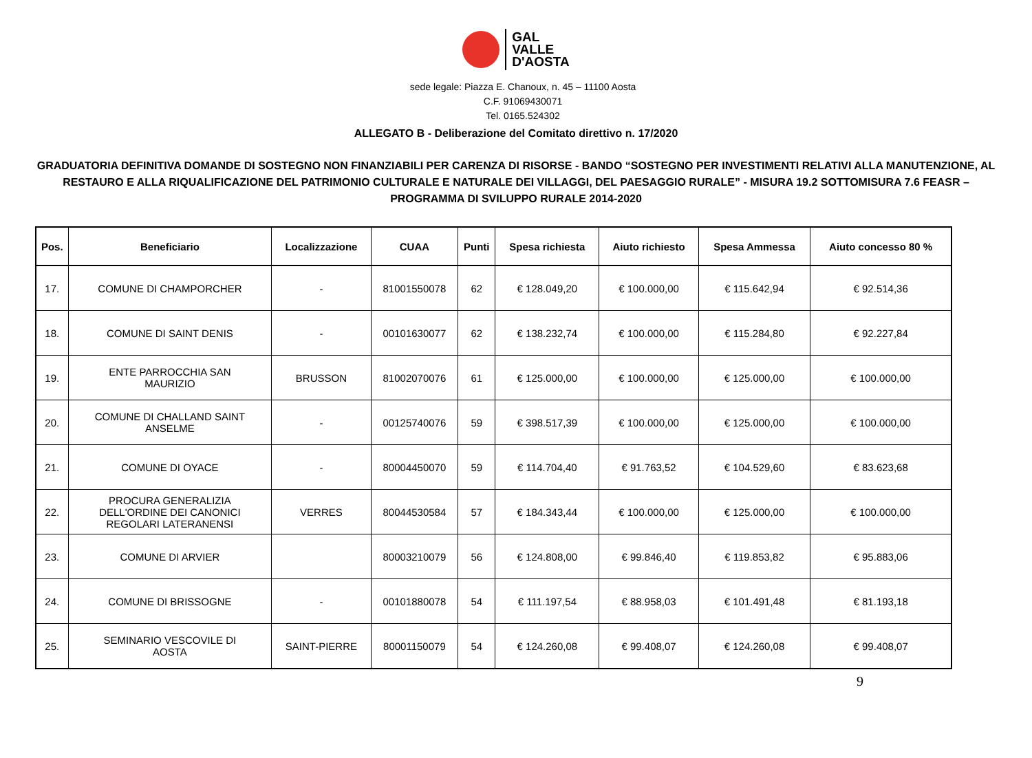GAL
VALLE
D'AOSTA
sede legale: Piazza E. Chanoux, n. 45 – 11100 Aosta
C.F. 91069430071
Tel. 0165.524302
ALLEGATO B - Deliberazione del Comitato direttivo n. 17/2020
GRADUATORIA DEFINITIVA DOMANDE DI SOSTEGNO NON FINANZIABILI PER CARENZA DI RISORSE - BANDO “SOSTEGNO PER INVESTIMENTI RELATIVI ALLA MANUTENZIONE, AL RESTAURO E ALLA RIQUALIFICAZIONE DEL PATRIMONIO CULTURALE E NATURALE DEI VILLAGGI, DEL PAESAGGIO RURALE” - MISURA 19.2 SOTTOMISURA 7.6 FEASR – PROGRAMMA DI SVILUPPO RURALE 2014-2020
| Pos. | Beneficiario | Localizzazione | CUAA | Punti | Spesa richiesta | Aiuto richiesto | Spesa Ammessa | Aiuto concesso 80 % |
| --- | --- | --- | --- | --- | --- | --- | --- | --- |
| 17. | COMUNE DI CHAMPORCHER | - | 81001550078 | 62 | € 128.049,20 | € 100.000,00 | € 115.642,94 | € 92.514,36 |
| 18. | COMUNE DI SAINT DENIS | - | 00101630077 | 62 | € 138.232,74 | € 100.000,00 | € 115.284,80 | € 92.227,84 |
| 19. | ENTE PARROCCHIA SAN MAURIZIO | BRUSSON | 81002070076 | 61 | € 125.000,00 | € 100.000,00 | € 125.000,00 | € 100.000,00 |
| 20. | COMUNE DI CHALLAND SAINT ANSELME | - | 00125740076 | 59 | € 398.517,39 | € 100.000,00 | € 125.000,00 | € 100.000,00 |
| 21. | COMUNE DI OYACE | - | 80004450070 | 59 | € 114.704,40 | € 91.763,52 | € 104.529,60 | € 83.623,68 |
| 22. | PROCURA GENERALIZIA DELL'ORDINE DEI CANONICI REGOLARI LATERANENSI | VERRES | 80044530584 | 57 | € 184.343,44 | € 100.000,00 | € 125.000,00 | € 100.000,00 |
| 23. | COMUNE DI ARVIER | | 80003210079 | 56 | € 124.808,00 | € 99.846,40 | € 119.853,82 | € 95.883,06 |
| 24. | COMUNE DI BRISSOGNE | - | 00101880078 | 54 | € 111.197,54 | € 88.958,03 | € 101.491,48 | € 81.193,18 |
| 25. | SEMINARIO VESCOVILE DI AOSTA | SAINT-PIERRE | 80001150079 | 54 | € 124.260,08 | € 99.408,07 | € 124.260,08 | € 99.408,07 |
9